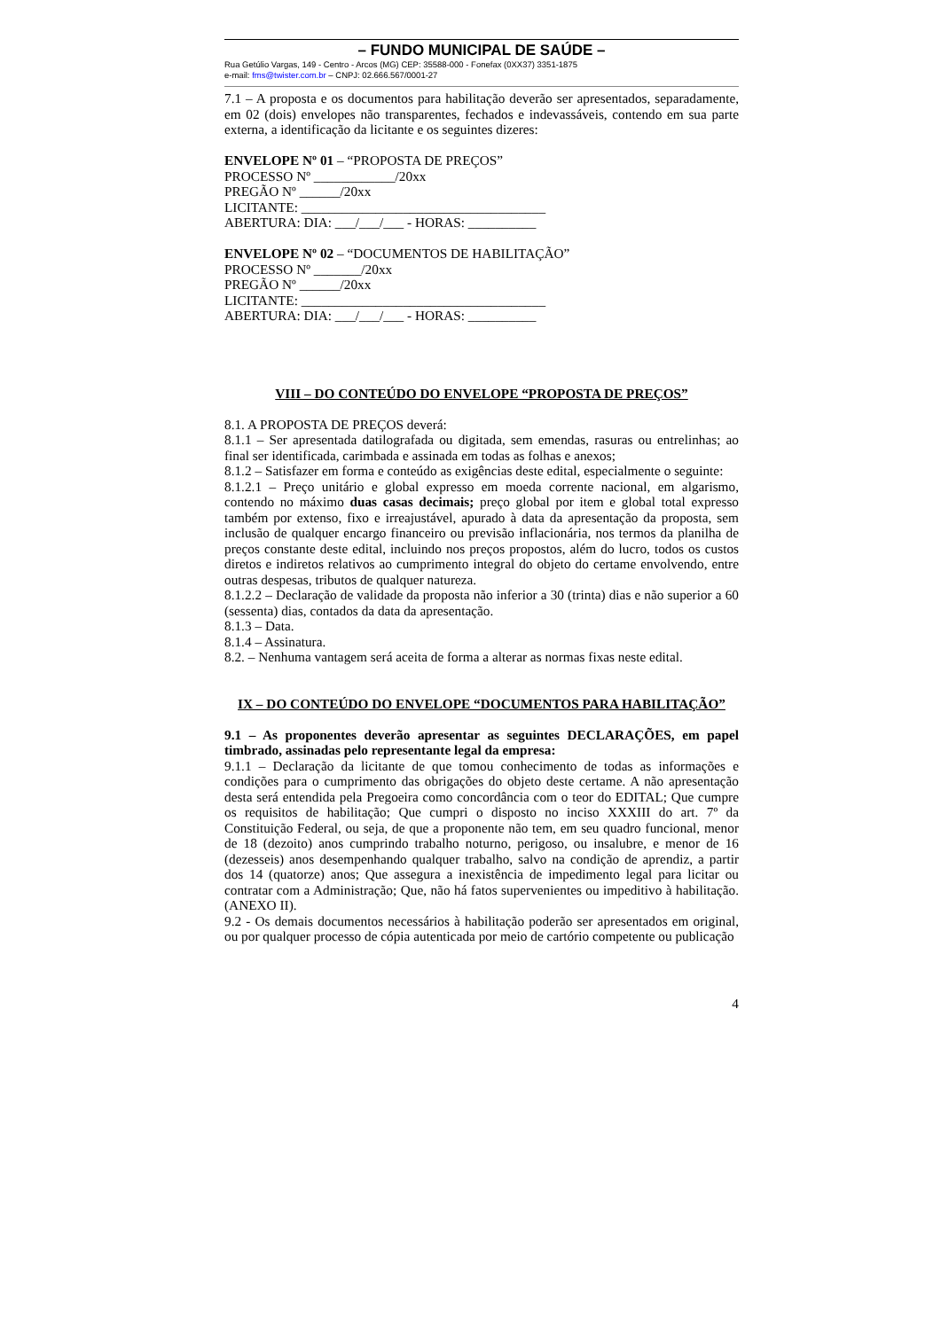– FUNDO MUNICIPAL DE SAÚDE –
Rua Getúlio Vargas, 149 - Centro - Arcos (MG) CEP: 35588-000 - Fonefax (0XX37) 3351-1875
e-mail: fms@twister.com.br – CNPJ: 02.666.567/0001-27
7.1 – A proposta e os documentos para habilitação deverão ser apresentados, separadamente, em 02 (dois) envelopes não transparentes, fechados e indevassáveis, contendo em sua parte externa, a identificação da licitante e os seguintes dizeres:
ENVELOPE Nº 01 – “PROPOSTA DE PREÇOS”
PROCESSO Nº ____________/20xx
PREGÃO Nº ______/20xx
LICITANTE: ____________________________________
ABERTURA: DIA: ___/___/___ - HORAS: __________
ENVELOPE Nº 02 – “DOCUMENTOS DE HABILITAÇÃO”
PROCESSO Nº _______/20xx
PREGÃO Nº ______/20xx
LICITANTE: ____________________________________
ABERTURA: DIA: ___/___/___ - HORAS: __________
VIII – DO CONTEÚDO DO ENVELOPE “PROPOSTA DE PREÇOS”
8.1. A PROPOSTA DE PREÇOS deverá:
8.1.1 – Ser apresentada datilografada ou digitada, sem emendas, rasuras ou entrelinhas; ao final ser identificada, carimbada e assinada em todas as folhas e anexos;
8.1.2 – Satisfazer em forma e conteúdo as exigências deste edital, especialmente o seguinte:
8.1.2.1 – Preço unitário e global expresso em moeda corrente nacional, em algarismo, contendo no máximo duas casas decimais; preço global por item e global total expresso também por extenso, fixo e irreajustável, apurado à data da apresentação da proposta, sem inclusão de qualquer encargo financeiro ou previsão inflacionária, nos termos da planilha de preços constante deste edital, incluindo nos preços propostos, além do lucro, todos os custos diretos e indiretos relativos ao cumprimento integral do objeto do certame envolvendo, entre outras despesas, tributos de qualquer natureza.
8.1.2.2 – Declaração de validade da proposta não inferior a 30 (trinta) dias e não superior a 60 (sessenta) dias, contados da data da apresentação.
8.1.3 – Data.
8.1.4 – Assinatura.
8.2. – Nenhuma vantagem será aceita de forma a alterar as normas fixas neste edital.
IX – DO CONTEÚDO DO ENVELOPE “DOCUMENTOS PARA HABILITAÇÃO”
9.1 – As proponentes deverão apresentar as seguintes DECLARAÇÕES, em papel timbrado, assinadas pelo representante legal da empresa:
9.1.1 – Declaração da licitante de que tomou conhecimento de todas as informações e condições para o cumprimento das obrigações do objeto deste certame. A não apresentação desta será entendida pela Pregoeira como concordância com o teor do EDITAL; Que cumpre os requisitos de habilitação; Que cumpri o disposto no inciso XXXIII do art. 7º da Constituição Federal, ou seja, de que a proponente não tem, em seu quadro funcional, menor de 18 (dezoito) anos cumprindo trabalho noturno, perigoso, ou insalubre, e menor de 16 (dezesseis) anos desempenhando qualquer trabalho, salvo na condição de aprendiz, a partir dos 14 (quatorze) anos; Que assegura a inexistência de impedimento legal para licitar ou contratar com a Administração; Que, não há fatos supervenientes ou impeditivo à habilitação. (ANEXO II).
9.2 - Os demais documentos necessários à habilitação poderão ser apresentados em original, ou por qualquer processo de cópia autenticada por meio de cartório competente ou publicação
4